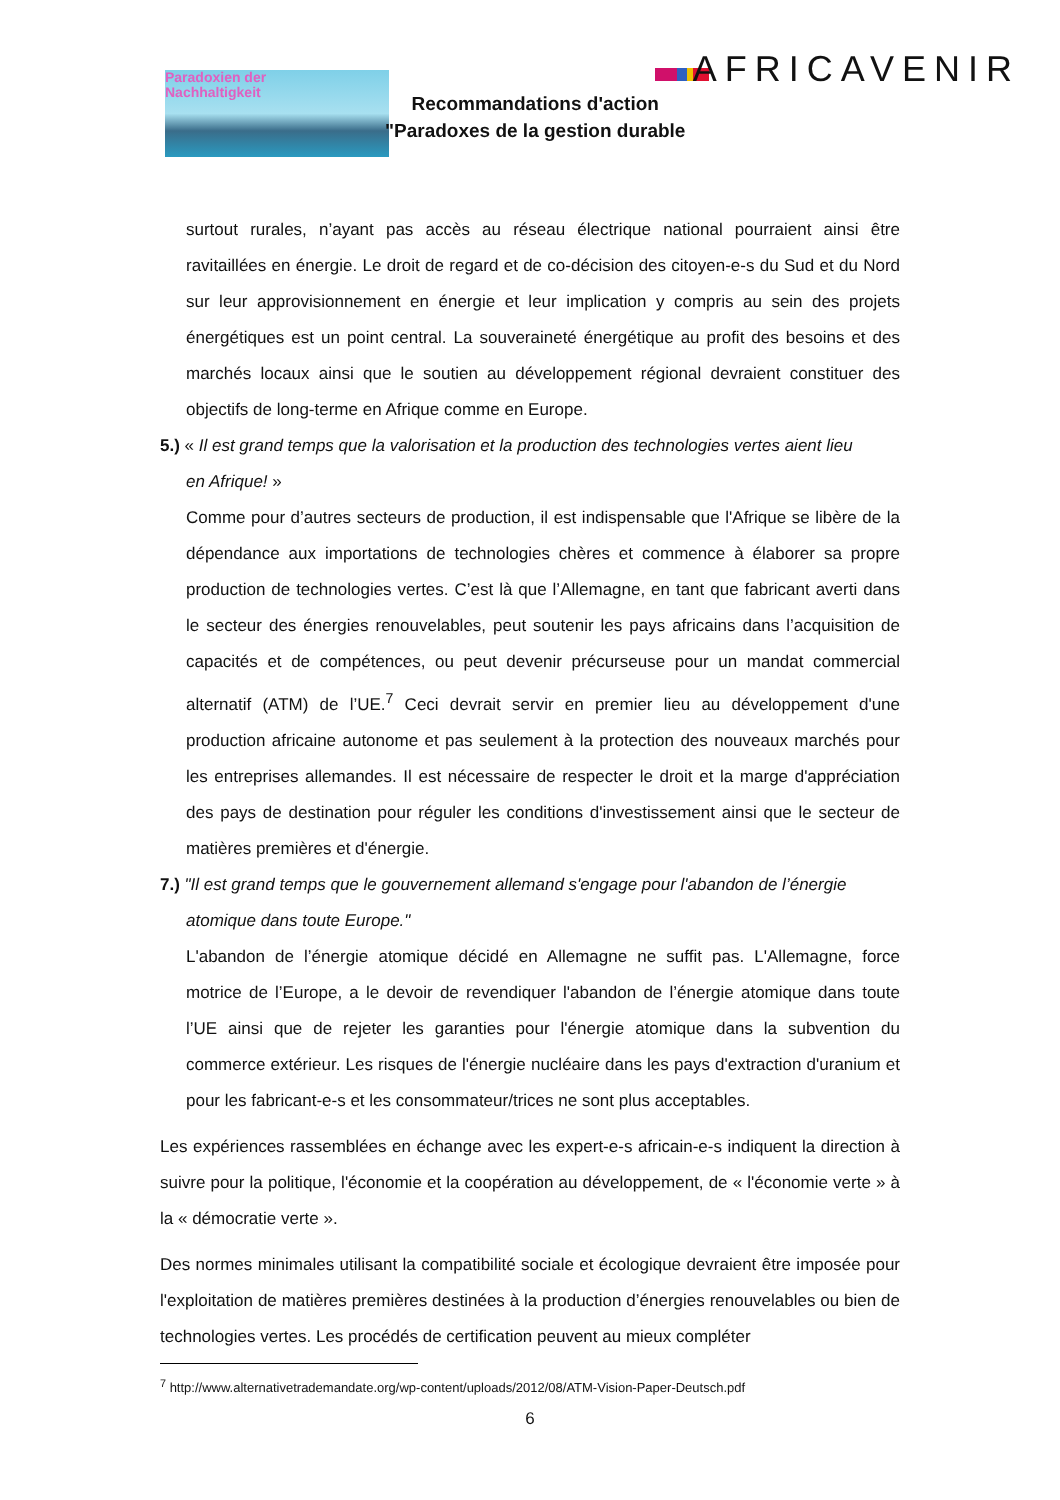Paradoxien der
Nachhaltigkeit
AFRICAVENIR
Recommandations d'action
"Paradoxes de la gestion durable
surtout rurales, n’ayant pas accès au réseau électrique national pourraient ainsi être ravitaillées en énergie. Le droit de regard et de co-décision des citoyen-e-s du Sud et du Nord sur leur approvisionnement en énergie et leur implication y compris au sein des projets énergétiques est un point central. La souveraineté énergétique au profit des besoins et des marchés locaux ainsi que le soutien au développement régional devraient constituer des objectifs de long-terme en Afrique comme en Europe.
5.) « Il est grand temps que la valorisation et la production des technologies vertes aient lieu
en Afrique! »
Comme pour d’autres secteurs de production, il est indispensable que l'Afrique se libère de la dépendance aux importations de technologies chères et commence à élaborer sa propre production de technologies vertes. C’est là que l’Allemagne, en tant que fabricant averti dans le secteur des énergies renouvelables, peut soutenir les pays africains dans l’acquisition de capacités et de compétences, ou peut devenir précurseuse pour un mandat commercial alternatif (ATM) de l’UE.<sup>7</sup> Ceci devrait servir en premier lieu au développement d'une production africaine autonome et pas seulement à la protection des nouveaux marchés pour les entreprises allemandes. Il est nécessaire de respecter le droit et la marge d'appréciation des pays de destination pour réguler les conditions d'investissement ainsi que le secteur de matières premières et d'énergie.
7.) "Il est grand temps que le gouvernement allemand s'engage pour l'abandon de l’énergie
atomique dans toute Europe."
L'abandon de l’énergie atomique décidé en Allemagne ne suffit pas. L'Allemagne, force motrice de l’Europe, a le devoir de revendiquer l'abandon de l’énergie atomique dans toute l’UE ainsi que de rejeter les garanties pour l'énergie atomique dans la subvention du commerce extérieur. Les risques de l'énergie nucléaire dans les pays d'extraction d'uranium et pour les fabricant-e-s et les consommateur/trices ne sont plus acceptables.
Les expériences rassemblées en échange avec les expert-e-s africain-e-s indiquent la direction à suivre pour la politique, l'économie et la coopération au développement, de « l'économie verte » à la « démocratie verte ».
Des normes minimales utilisant la compatibilité sociale et écologique devraient être imposée pour l'exploitation de matières premières destinées à la production d’énergies renouvelables ou bien de technologies vertes. Les procédés de certification peuvent au mieux compléter
<sup>7</sup> http://www.alternativetrademandate.org/wp-content/uploads/2012/08/ATM-Vision-Paper-Deutsch.pdf
6